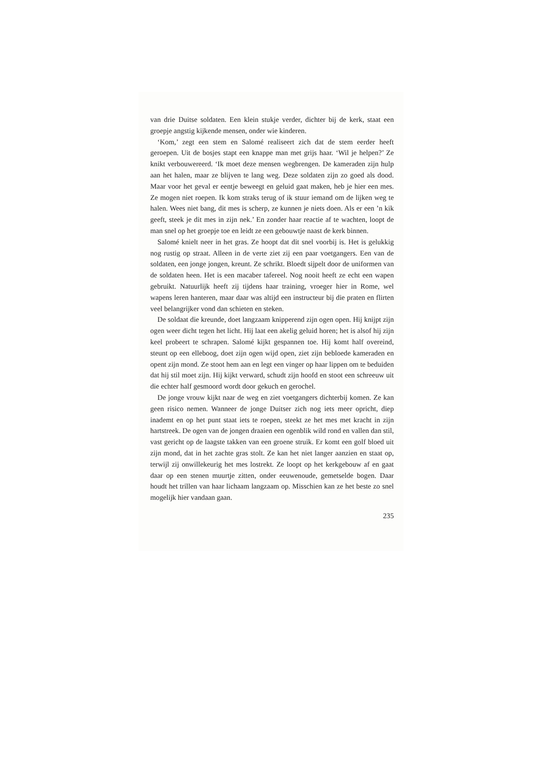van drie Duitse soldaten. Een klein stukje verder, dichter bij de kerk, staat een groepje angstig kijkende mensen, onder wie kinderen.
‘Kom,’ zegt een stem en Salomé realiseert zich dat de stem eerder heeft geroepen. Uit de bosjes stapt een knappe man met grijs haar. ‘Wil je helpen?’ Ze knikt verbouwereerd. ‘Ik moet deze mensen wegbrengen. De kameraden zijn hulp aan het halen, maar ze blijven te lang weg. Deze soldaten zijn zo goed als dood. Maar voor het geval er eentje beweegt en geluid gaat maken, heb je hier een mes. Ze mogen niet roepen. Ik kom straks terug of ik stuur iemand om de lijken weg te halen. Wees niet bang, dit mes is scherp, ze kunnen je niets doen. Als er een ’n kik geeft, steek je dit mes in zijn nek.’ En zonder haar reactie af te wachten, loopt de man snel op het groepje toe en leidt ze een gebouwtje naast de kerk binnen.
Salomé knielt neer in het gras. Ze hoopt dat dit snel voorbij is. Het is gelukkig nog rustig op straat. Alleen in de verte ziet zij een paar voetgangers. Een van de soldaten, een jonge jongen, kreunt. Ze schrikt. Bloedt sijpelt door de uniformen van de soldaten heen. Het is een macaber tafereel. Nog nooit heeft ze echt een wapen gebruikt. Natuurlijk heeft zij tijdens haar training, vroeger hier in Rome, wel wapens leren hanteren, maar daar was altijd een instructeur bij die praten en flirten veel belangrijker vond dan schieten en steken.
De soldaat die kreunde, doet langzaam knipperend zijn ogen open. Hij knijpt zijn ogen weer dicht tegen het licht. Hij laat een akelig geluid horen; het is alsof hij zijn keel probeert te schrapen. Salomé kijkt gespannen toe. Hij komt half overeind, steunt op een elleboog, doet zijn ogen wijd open, ziet zijn bebloede kameraden en opent zijn mond. Ze stoot hem aan en legt een vinger op haar lippen om te beduiden dat hij stil moet zijn. Hij kijkt verward, schudt zijn hoofd en stoot een schreeuw uit die echter half gesmoord wordt door gekuch en gerochel.
De jonge vrouw kijkt naar de weg en ziet voetgangers dichterbij komen. Ze kan geen risico nemen. Wanneer de jonge Duitser zich nog iets meer opricht, diep inademt en op het punt staat iets te roepen, steekt ze het mes met kracht in zijn hartstreek. De ogen van de jongen draaien een ogenblik wild rond en vallen dan stil, vast gericht op de laagste takken van een groene struik. Er komt een golf bloed uit zijn mond, dat in het zachte gras stolt. Ze kan het niet langer aanzien en staat op, terwijl zij onwillekeurig het mes lostrekt. Ze loopt op het kerkgebouw af en gaat daar op een stenen muurtje zitten, onder eeuwenoude, gemetselde bogen. Daar houdt het trillen van haar lichaam langzaam op. Misschien kan ze het beste zo snel mogelijk hier vandaan gaan.
235